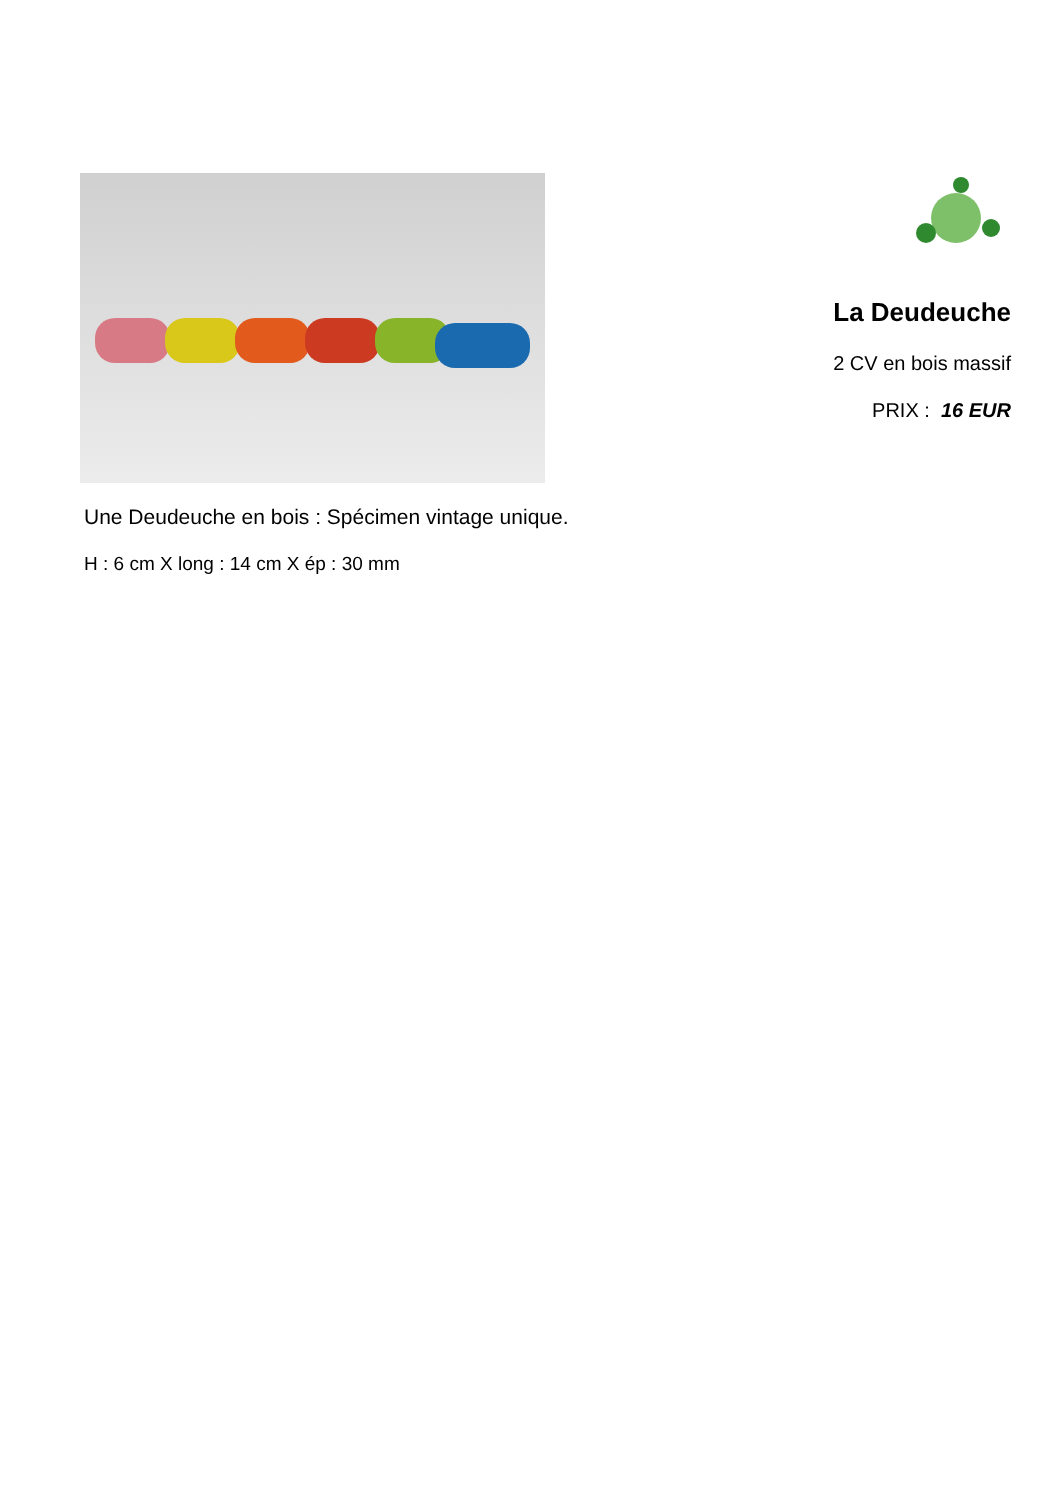La Deudeuche
2 CV en bois massif
PRIX : 16 EUR
Une Deudeuche en bois : Spécimen vintage unique.
H : 6 cm X long : 14 cm X ép : 30 mm